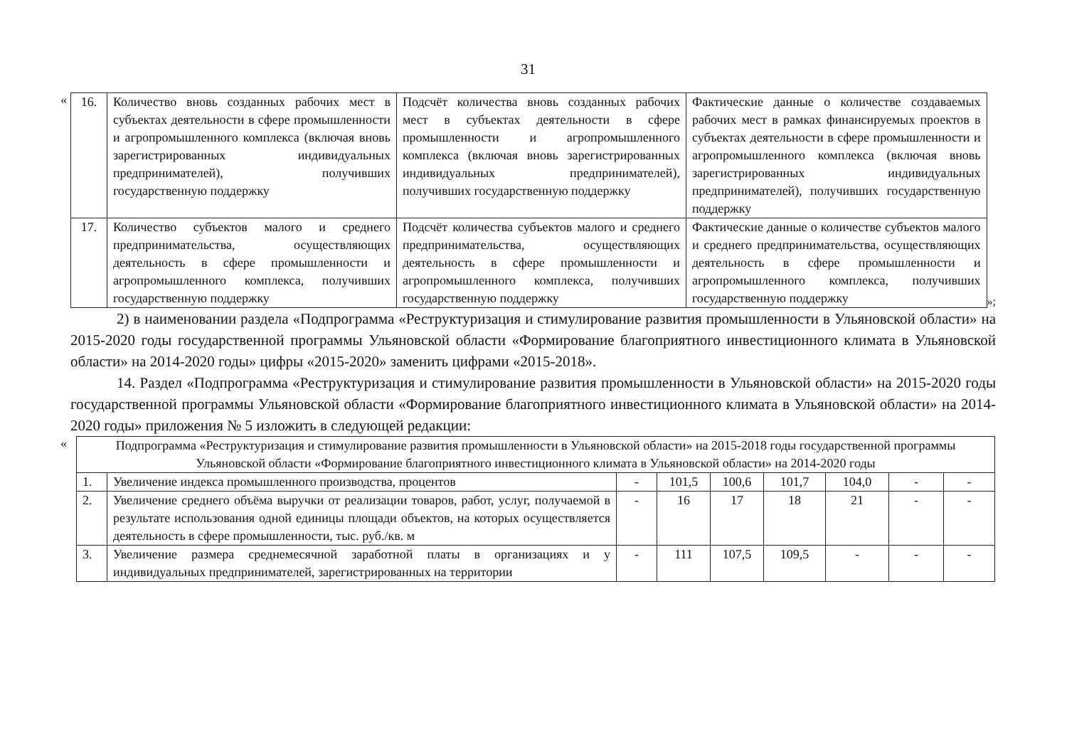31
«
| 16. | Количество вновь созданных рабочих мест в субъектах деятельности в сфере промышленности и агропромышленного комплекса (включая вновь зарегистрированных индивидуальных предпринимателей), получивших государственную поддержку | Подсчёт количества вновь созданных рабочих мест в субъектах деятельности в сфере промышленности и агропромышленного комплекса (включая вновь зарегистрированных индивидуальных предпринимателей), получивших государственную поддержку | Фактические данные о количестве создаваемых рабочих мест в рамках финансируемых проектов в субъектах деятельности в сфере промышленности и агропромышленного комплекса (включая вновь зарегистрированных индивидуальных предпринимателей), получивших государственную поддержку |
| 17. | Количество субъектов малого и среднего предпринимательства, осуществляющих деятельность в сфере промышленности и агропромышленного комплекса, получивших государственную поддержку | Подсчёт количества субъектов малого и среднего предпринимательства, осуществляющих деятельность в сфере промышленности и агропромышленного комплекса, получивших государственную поддержку | Фактические данные о количестве субъектов малого и среднего предпринимательства, осуществляющих деятельность в сфере промышленности и агропромышленного комплекса, получивших государственную поддержку |
»;
2) в наименовании раздела «Подпрограмма «Реструктуризация и стимулирование развития промышленности в Ульяновской области» на 2015-2020 годы государственной программы Ульяновской области «Формирование благоприятного инвестиционного климата в Ульяновской области» на 2014-2020 годы» цифры «2015-2020» заменить цифрами «2015-2018».
14. Раздел «Подпрограмма «Реструктуризация и стимулирование развития промышленности в Ульяновской области» на 2015-2020 годы государственной программы Ульяновской области «Формирование благоприятного инвестиционного климата в Ульяновской области» на 2014-2020 годы» приложения № 5 изложить в следующей редакции:
«
| Подпрограмма «Реструктуризация и стимулирование развития промышленности в Ульяновской области» на 2015-2018 годы государственной программы Ульяновской области «Формирование благоприятного инвестиционного климата в Ульяновской области» на 2014-2020 годы | | | | | | | | |
| 1. | Увеличение индекса промышленного производства, процентов | - | 101,5 | 100,6 | 101,7 | 104,0 | - | - |
| 2. | Увеличение среднего объёма выручки от реализации товаров, работ, услуг, получаемой в результате использования одной единицы площади объектов, на которых осуществляется деятельность в сфере промышленности, тыс. руб./кв. м | - | 16 | 17 | 18 | 21 | - | - |
| 3. | Увеличение размера среднемесячной заработной платы в организациях и у индивидуальных предпринимателей, зарегистрированных на территории | - | 111 | 107,5 | 109,5 | - | - | - |